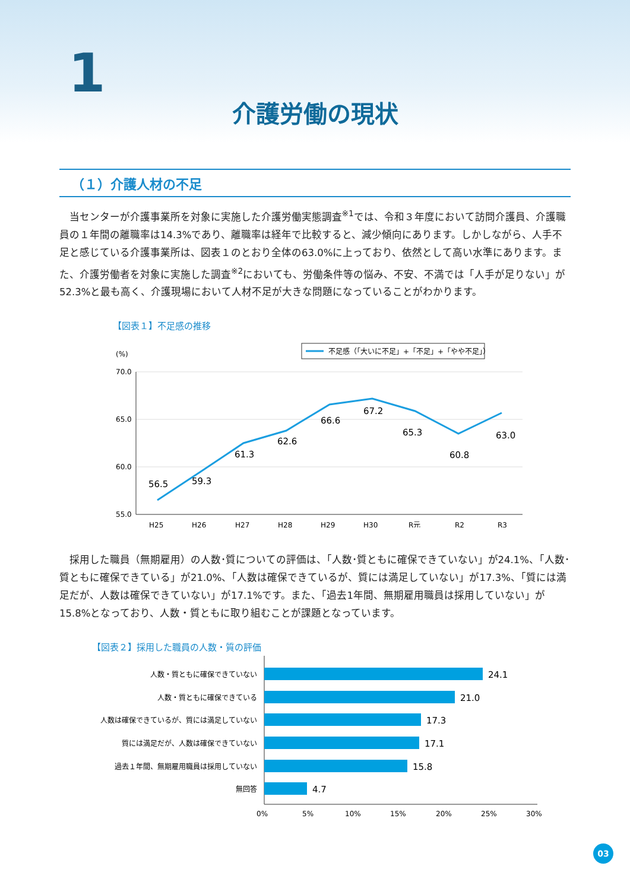1
介護労働の現状
（１）介護人材の不足
当センターが介護事業所を対象に実施した介護労働実態調査<sup>※1</sup>では、令和３年度において訪問介護員、介護職員の１年間の離職率は14.3%であり、離職率は経年で比較すると、減少傾向にあります。しかしながら、人手不足と感じている介護事業所は、図表１のとおり全体の63.0%に上っており、依然として高い水準にあります。また、介護労働者を対象に実施した調査<sup>※2</sup>においても、労働条件等の悩み、不安、不満では「人手が足りない」が52.3%と最も高く、介護現場において人材不足が大きな問題になっていることがわかります。
【図表１】不足感の推移
不足感（「大いに不足」+「不足」+「やや不足」）
(%)
70.0
65.0
60.0
55.0
56.5
59.3
61.3
62.6
66.6
67.2
65.3
60.8
63.0
H25
H26
H27
H28
H29
H30
R元
R2
R3
採用した職員（無期雇用）の人数･質についての評価は、「人数･質ともに確保できていない」が24.1%、「人数･質ともに確保できている」が21.0%、「人数は確保できているが、質には満足していない」が17.3%、「質には満足だが、人数は確保できていない」が17.1%です。また、「過去1年間、無期雇用職員は採用していない」が15.8%となっており、人数・質ともに取り組むことが課題となっています。
【図表２】採用した職員の人数・質の評価
人数・質ともに確保できていない
人数・質ともに確保できている
人数は確保できているが、質には満足していない
質には満足だが、人数は確保できていない
過去１年間、無期雇用職員は採用していない
無回答
24.1
21.0
17.3
17.1
15.8
4.7
0%
5%
10%
15%
20%
25%
30%
03